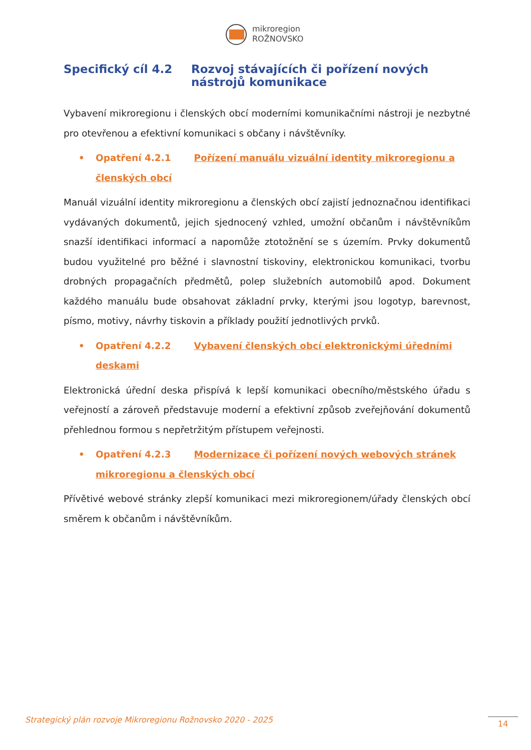mikroregion
ROŽNOVSKO
Specifický cíl 4.2 Rozvoj stávajících či pořízení nových nástrojů komunikace
Vybavení mikroregionu i členských obcí moderními komunikačními nástroji je nezbytné pro otevřenou a efektivní komunikaci s občany i návštěvníky.
• Opatření 4.2.1 Pořízení manuálu vizuální identity mikroregionu a členských obcí
Manuál vizuální identity mikroregionu a členských obcí zajistí jednoznačnou identifikaci vydávaných dokumentů, jejich sjednocený vzhled, umožní občanům i návštěvníkům snazší identifikaci informací a napomůže ztotožnění se s územím. Prvky dokumentů budou využitelné pro běžné i slavnostní tiskoviny, elektronickou komunikaci, tvorbu drobných propagačních předmětů, polep služebních automobilů apod. Dokument každého manuálu bude obsahovat základní prvky, kterými jsou logotyp, barevnost, písmo, motivy, návrhy tiskovin a příklady použití jednotlivých prvků.
• Opatření 4.2.2 Vybavení členských obcí elektronickými úředními deskami
Elektronická úřední deska přispívá k lepší komunikaci obecního/městského úřadu s veřejností a zároveň představuje moderní a efektivní způsob zveřejňování dokumentů přehlednou formou s nepřetržitým přístupem veřejnosti.
• Opatření 4.2.3 Modernizace či pořízení nových webových stránek mikroregionu a členských obcí
Přívětivé webové stránky zlepší komunikaci mezi mikroregionem/úřady členských obcí směrem k občanům i návštěvníkům.
Strategický plán rozvoje Mikroregionu Rožnovsko 2020 - 2025
14